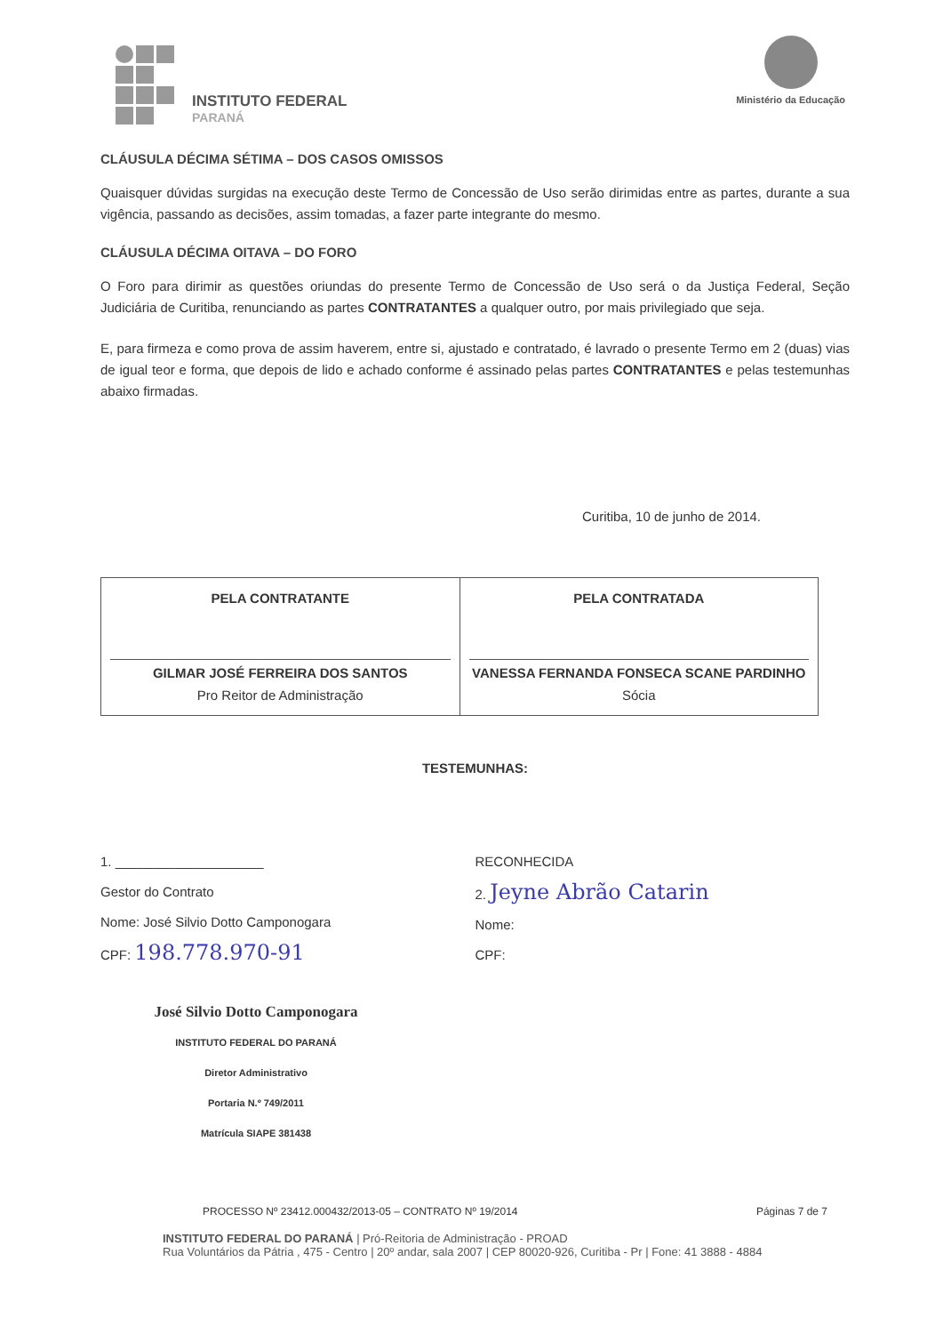INSTITUTO FEDERAL
PARANÁ
Ministério da Educação
CLÁUSULA DÉCIMA SÉTIMA – DOS CASOS OMISSOS
Quaisquer dúvidas surgidas na execução deste Termo de Concessão de Uso serão dirimidas entre as partes, durante a sua vigência, passando as decisões, assim tomadas, a fazer parte integrante do mesmo.
CLÁUSULA DÉCIMA OITAVA – DO FORO
O Foro para dirimir as questões oriundas do presente Termo de Concessão de Uso será o da Justiça Federal, Seção Judiciária de Curitiba, renunciando as partes CONTRATANTES a qualquer outro, por mais privilegiado que seja.
E, para firmeza e como prova de assim haverem, entre si, ajustado e contratado, é lavrado o presente Termo em 2 (duas) vias de igual teor e forma, que depois de lido e achado conforme é assinado pelas partes CONTRATANTES e pelas testemunhas abaixo firmadas.
Curitiba, 10 de junho de 2014.
| PELA CONTRATANTE GILMAR JOSÉ FERREIRA DOS SANTOS Pro Reitor de Administração | PELA CONTRATADA VANESSA FERNANDA FONSECA SCANE PARDINHO Sócia |
TESTEMUNHAS:
1. ____________________
Gestor do Contrato
Nome: José Silvio Dotto Camponogara
CPF: 198.778.970-91
José Silvio Dotto Camponogara
INSTITUTO FEDERAL DO PARANÁ
Diretor Administrativo
Portaria N.º 749/2011
Matrícula SIAPE 381438
RECONHECIDA
2. Jeyne Abrão Catarin
Nome:
CPF:
PROCESSO Nº 23412.000432/2013-05 – CONTRATO Nº 19/2014 Páginas 7 de 7
INSTITUTO FEDERAL DO PARANÁ | Pró-Reitoria de Administração - PROAD
Rua Voluntários da Pátria , 475 - Centro | 20º andar, sala 2007 | CEP 80020-926, Curitiba - Pr | Fone: 41 3888 - 4884